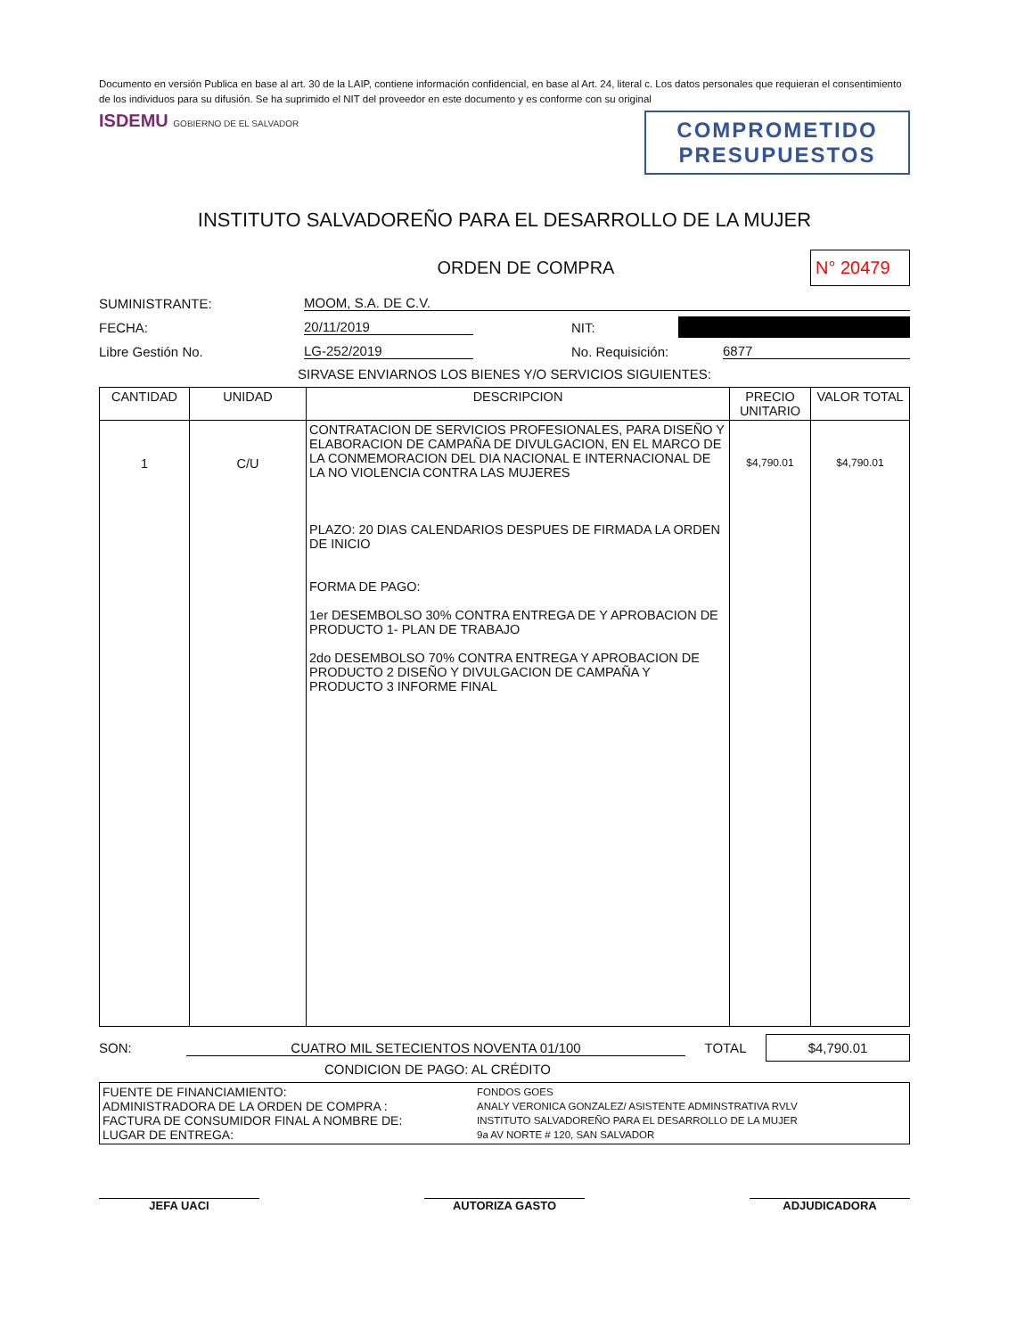Documento en versión Publica en base al art. 30 de la LAIP, contiene información confidencial, en base al Art. 24, literal c. Los datos personales que requieran el consentimiento de los individuos para su difusión. Se ha suprimido el NIT del proveedor en este documento y es conforme con su original
ISDEMU GOBIERNO DE EL SALVADOR
COMPROMETIDO
PRESUPUESTOS
INSTITUTO SALVADOREÑO PARA EL DESARROLLO DE LA MUJER
ORDEN DE COMPRA N° 20479
SUMINISTRANTE: MOOM, S.A. DE C.V.
FECHA: 20/11/2019 NIT:
Libre Gestión No. LG-252/2019 No. Requisición: 6877
SIRVASE ENVIARNOS LOS BIENES Y/O SERVICIOS SIGUIENTES:
| CANTIDAD | UNIDAD | DESCRIPCION | PRECIO UNITARIO | VALOR TOTAL |
| --- | --- | --- | --- | --- |
| 1 | C/U | CONTRATACION DE SERVICIOS PROFESIONALES, PARA DISEÑO Y ELABORACION DE CAMPAÑA DE DIVULGACION, EN EL MARCO DE LA CONMEMORACION DEL DIA NACIONAL E INTERNACIONAL DE LA NO VIOLENCIA CONTRA LAS MUJERES PLAZO: 20 DIAS CALENDARIOS DESPUES DE FIRMADA LA ORDEN DE INICIO FORMA DE PAGO: 1er DESEMBOLSO 30% CONTRA ENTREGA DE Y APROBACION DE PRODUCTO 1- PLAN DE TRABAJO 2do DESEMBOLSO 70% CONTRA ENTREGA Y APROBACION DE PRODUCTO 2 DISEÑO Y DIVULGACION DE CAMPAÑA Y PRODUCTO 3 INFORME FINAL | $4,790.01 | $4,790.01 |
SON: CUATRO MIL SETECIENTOS NOVENTA 01/100 TOTAL $4,790.01
CONDICION DE PAGO: AL CRÉDITO
| FUENTE DE FINANCIAMIENTO: FONDOS GOES ADMINISTRADORA DE LA ORDEN DE COMPRA : ANALY VERONICA GONZALEZ/ ASISTENTE ADMINSTRATIVA RVLV FACTURA DE CONSUMIDOR FINAL A NOMBRE DE: INSTITUTO SALVADOREÑO PARA EL DESARROLLO DE LA MUJER LUGAR DE ENTREGA: 9a AV NORTE # 120, SAN SALVADOR |
JEFA UACI AUTORIZA GASTO ADJUDICADORA